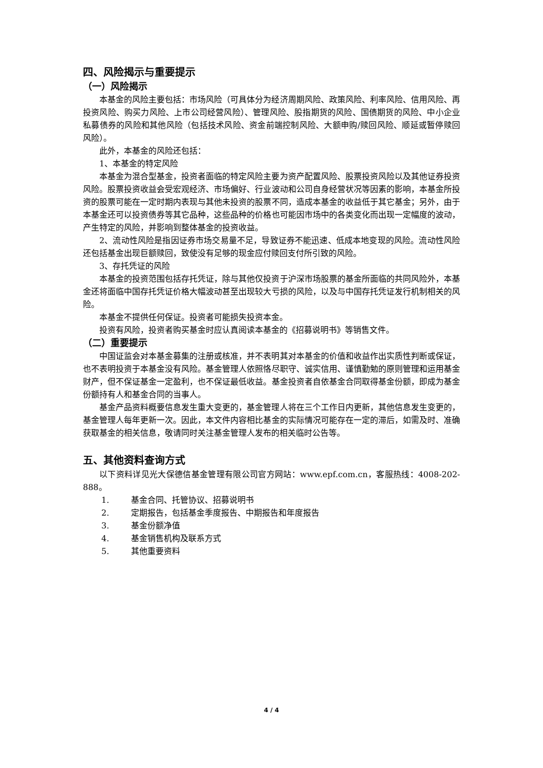四、风险揭示与重要提示
（一）风险揭示
本基金的风险主要包括：市场风险（可具体分为经济周期风险、政策风险、利率风险、信用风险、再投资风险、购买力风险、上市公司经营风险）、管理风险、股指期货的风险、国债期货的风险、中小企业私募债券的风险和其他风险（包括技术风险、资金前端控制风险、大额申购/赎回风险、顺延或暂停赎回风险）。
此外，本基金的风险还包括：
1、本基金的特定风险
本基金为混合型基金，投资者面临的特定风险主要为资产配置风险、股票投资风险以及其他证券投资风险。股票投资收益会受宏观经济、市场偏好、行业波动和公司自身经营状况等因素的影响，本基金所投资的股票可能在一定时期内表现与其他未投资的股票不同，造成本基金的收益低于其它基金；另外，由于本基金还可以投资债券等其它品种，这些品种的价格也可能因市场中的各类变化而出现一定幅度的波动，产生特定的风险，并影响到整体基金的投资收益。
2、流动性风险是指因证券市场交易量不足，导致证券不能迅速、低成本地变现的风险。流动性风险还包括基金出现巨额赎回，致使没有足够的现金应付赎回支付所引致的风险。
3、存托凭证的风险
本基金的投资范围包括存托凭证，除与其他仅投资于沪深市场股票的基金所面临的共同风险外，本基金还将面临中国存托凭证价格大幅波动甚至出现较大亏损的风险，以及与中国存托凭证发行机制相关的风险。
本基金不提供任何保证。投资者可能损失投资本金。
投资有风险，投资者购买基金时应认真阅读本基金的《招募说明书》等销售文件。
（二）重要提示
中国证监会对本基金募集的注册或核准，并不表明其对本基金的价值和收益作出实质性判断或保证，也不表明投资于本基金没有风险。基金管理人依照恪尽职守、诚实信用、谨慎勤勉的原则管理和运用基金财产，但不保证基金一定盈利，也不保证最低收益。基金投资者自依基金合同取得基金份额，即成为基金份额持有人和基金合同的当事人。
基金产品资料概要信息发生重大变更的，基金管理人将在三个工作日内更新，其他信息发生变更的，基金管理人每年更新一次。因此，本文件内容相比基金的实际情况可能存在一定的滞后，如需及时、准确获取基金的相关信息，敬请同时关注基金管理人发布的相关临时公告等。
五、其他资料查询方式
以下资料详见光大保德信基金管理有限公司官方网站：www.epf.com.cn，客服热线：4008-202-888。
1. 基金合同、托管协议、招募说明书
2. 定期报告，包括基金季度报告、中期报告和年度报告
3. 基金份额净值
4. 基金销售机构及联系方式
5. 其他重要资料
4 / 4